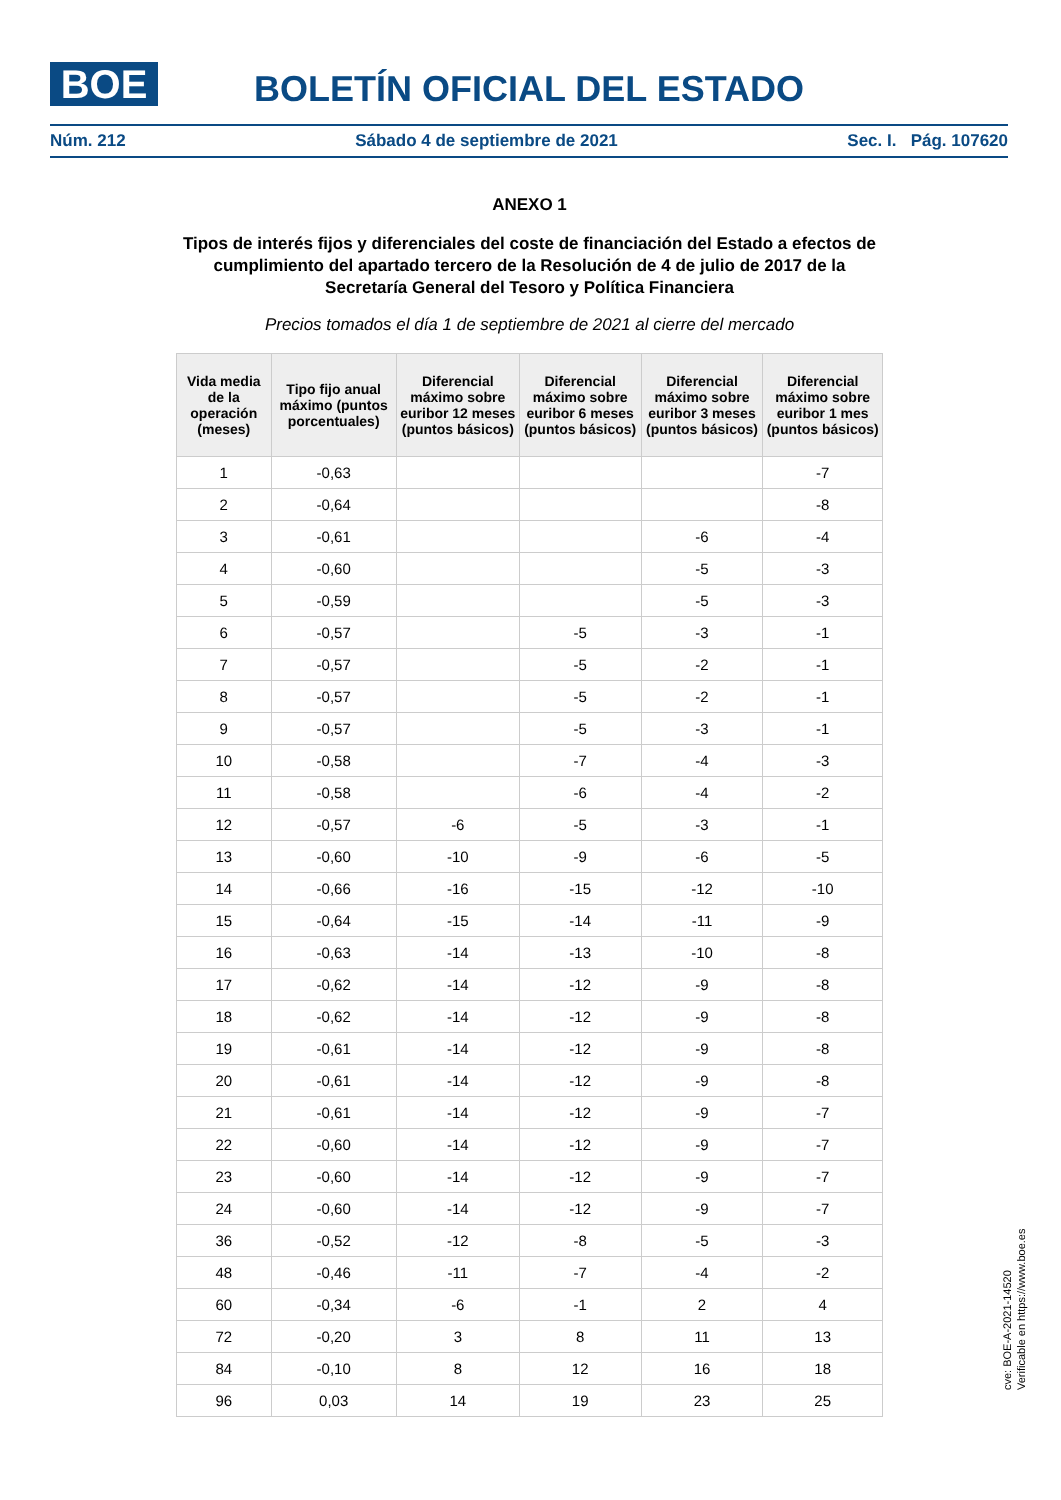BOE BOLETÍN OFICIAL DEL ESTADO
Núm. 212 Sábado 4 de septiembre de 2021 Sec. I. Pág. 107620
ANEXO 1
Tipos de interés fijos y diferenciales del coste de financiación del Estado a efectos de cumplimiento del apartado tercero de la Resolución de 4 de julio de 2017 de la Secretaría General del Tesoro y Política Financiera
Precios tomados el día 1 de septiembre de 2021 al cierre del mercado
| Vida media de la operación (meses) | Tipo fijo anual máximo (puntos porcentuales) | Diferencial máximo sobre euribor 12 meses (puntos básicos) | Diferencial máximo sobre euribor 6 meses (puntos básicos) | Diferencial máximo sobre euribor 3 meses (puntos básicos) | Diferencial máximo sobre euribor 1 mes (puntos básicos) |
| --- | --- | --- | --- | --- | --- |
| 1 | -0,63 | | | | -7 |
| 2 | -0,64 | | | | -8 |
| 3 | -0,61 | | | -6 | -4 |
| 4 | -0,60 | | | -5 | -3 |
| 5 | -0,59 | | | -5 | -3 |
| 6 | -0,57 | | -5 | -3 | -1 |
| 7 | -0,57 | | -5 | -2 | -1 |
| 8 | -0,57 | | -5 | -2 | -1 |
| 9 | -0,57 | | -5 | -3 | -1 |
| 10 | -0,58 | | -7 | -4 | -3 |
| 11 | -0,58 | | -6 | -4 | -2 |
| 12 | -0,57 | -6 | -5 | -3 | -1 |
| 13 | -0,60 | -10 | -9 | -6 | -5 |
| 14 | -0,66 | -16 | -15 | -12 | -10 |
| 15 | -0,64 | -15 | -14 | -11 | -9 |
| 16 | -0,63 | -14 | -13 | -10 | -8 |
| 17 | -0,62 | -14 | -12 | -9 | -8 |
| 18 | -0,62 | -14 | -12 | -9 | -8 |
| 19 | -0,61 | -14 | -12 | -9 | -8 |
| 20 | -0,61 | -14 | -12 | -9 | -8 |
| 21 | -0,61 | -14 | -12 | -9 | -7 |
| 22 | -0,60 | -14 | -12 | -9 | -7 |
| 23 | -0,60 | -14 | -12 | -9 | -7 |
| 24 | -0,60 | -14 | -12 | -9 | -7 |
| 36 | -0,52 | -12 | -8 | -5 | -3 |
| 48 | -0,46 | -11 | -7 | -4 | -2 |
| 60 | -0,34 | -6 | -1 | 2 | 4 |
| 72 | -0,20 | 3 | 8 | 11 | 13 |
| 84 | -0,10 | 8 | 12 | 16 | 18 |
| 96 | 0,03 | 14 | 19 | 23 | 25 |
cve: BOE-A-2021-14520
Verificable en https://www.boe.es